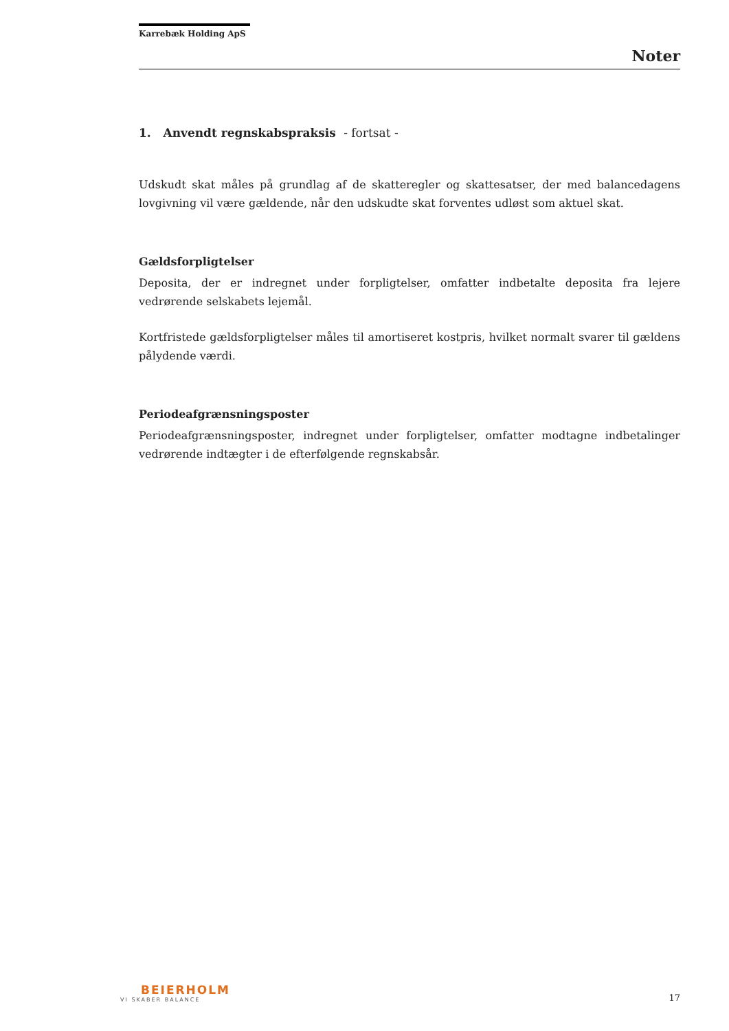Karrebæk Holding ApS
Noter
1. Anvendt regnskabspraksis - fortsat -
Udskudt skat måles på grundlag af de skatteregler og skattesatser, der med balancedagens lovgivning vil være gældende, når den udskudte skat forventes udløst som aktuel skat.
Gældsforpligtelser
Deposita, der er indregnet under forpligtelser, omfatter indbetalte deposita fra lejere vedrørende selskabets lejemål.
Kortfristede gældsforpligtelser måles til amortiseret kostpris, hvilket normalt svarer til gældens pålydende værdi.
Periodeafgrænsningsposter
Periodeafgrænsningsposter, indregnet under forpligtelser, omfatter modtagne indbetalinger vedrørende indtægter i de efterfølgende regnskabsår.
BEIERHOLM
VI SKABER BALANCE
17